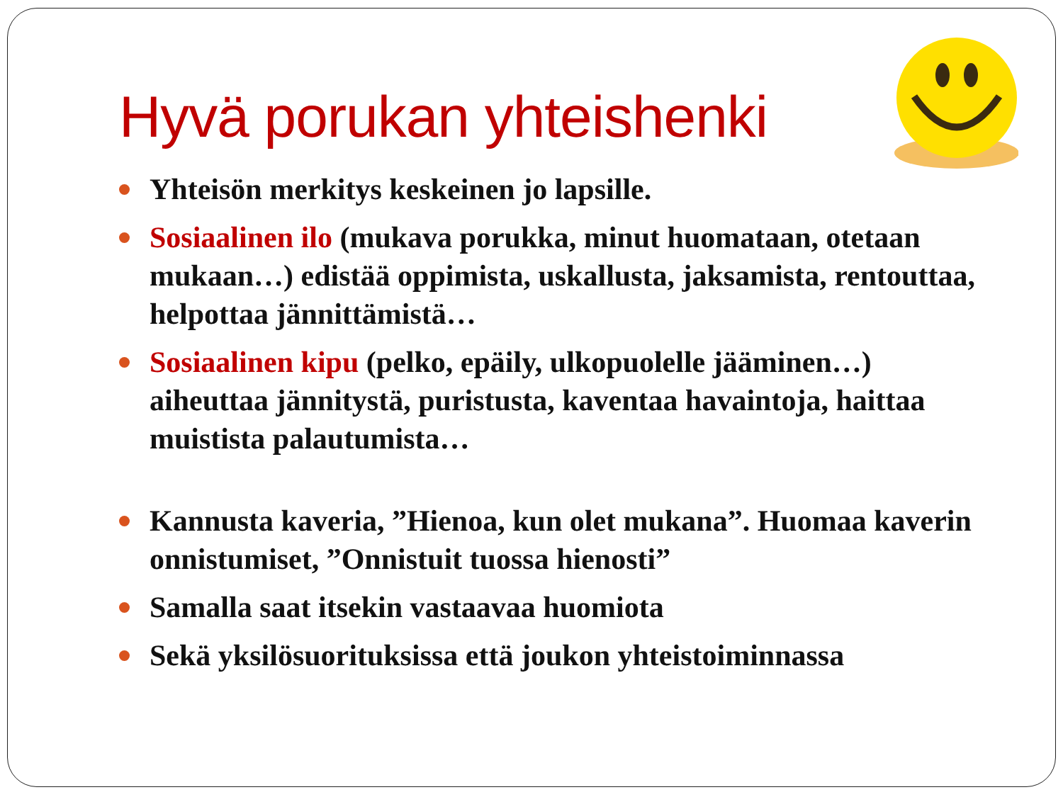Hyvä porukan yhteishenki
Yhteisön merkitys keskeinen jo lapsille.
Sosiaalinen ilo (mukava porukka, minut huomataan, otetaan mukaan…) edistää oppimista, uskallusta, jaksamista, rentouttaa, helpottaa jännittämistä…
Sosiaalinen kipu (pelko, epäily, ulkopuolelle jääminen…) aiheuttaa jännitystä, puristusta, kaventaa havaintoja, haittaa muistista palautumista…
Kannusta kaveria, ”Hienoa, kun olet mukana”. Huomaa kaverin onnistumiset, ”Onnistuit tuossa hienosti”
Samalla saat itsekin vastaavaa huomiota
Sekä yksilösuorituksissa että joukon yhteistoiminnassa